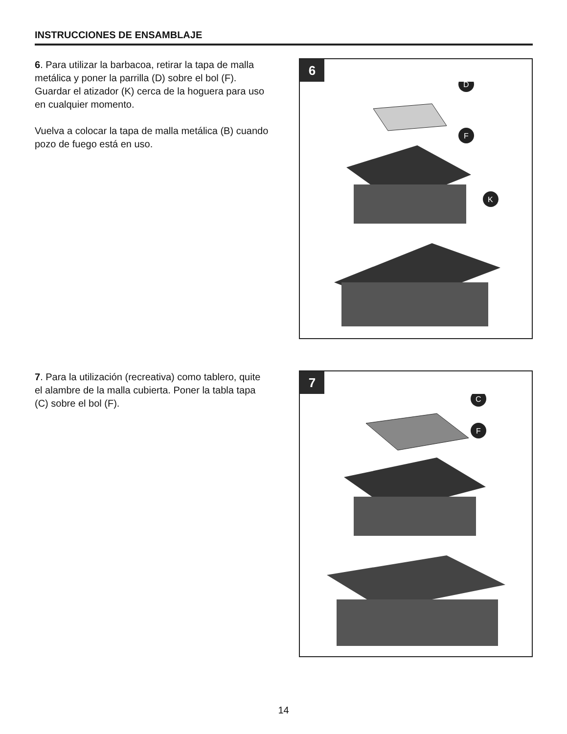INSTRUCCIONES DE ENSAMBLAJE
6. Para utilizar la barbacoa, retirar la tapa de malla metálica y poner la parrilla (D) sobre el bol (F). Guardar el atizador (K) cerca de la hoguera para uso en cualquier momento.
Vuelva a colocar la tapa de malla metálica (B) cuando pozo de fuego está en uso.
6
D
F
K
7. Para la utilización (recreativa) como tablero, quite el alambre de la malla cubierta. Poner la tabla tapa (C) sobre el bol (F).
7
C
F
14